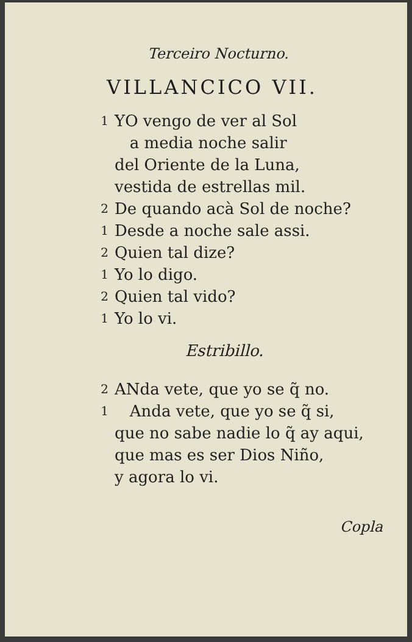Terceiro Nocturno.
VILLANCICO VII.
1 YO vengo de ver al Sol
a media noche salir
del Oriente de la Luna,
vestida de estrellas mil.
2 De quando acà Sol de noche?
1 Desde a noche sale assi.
2 Quien tal dize?
1 Yo lo digo.
2 Quien tal vido?
1 Yo lo vi.
Estribillo.
2 ANda vete, que yo se q̃ no.
1 Anda vete, que yo se q̃ si,
que no sabe nadie lo q̃ ay aqui,
que mas es ser Dios Niño,
y agora lo vi.
Copla